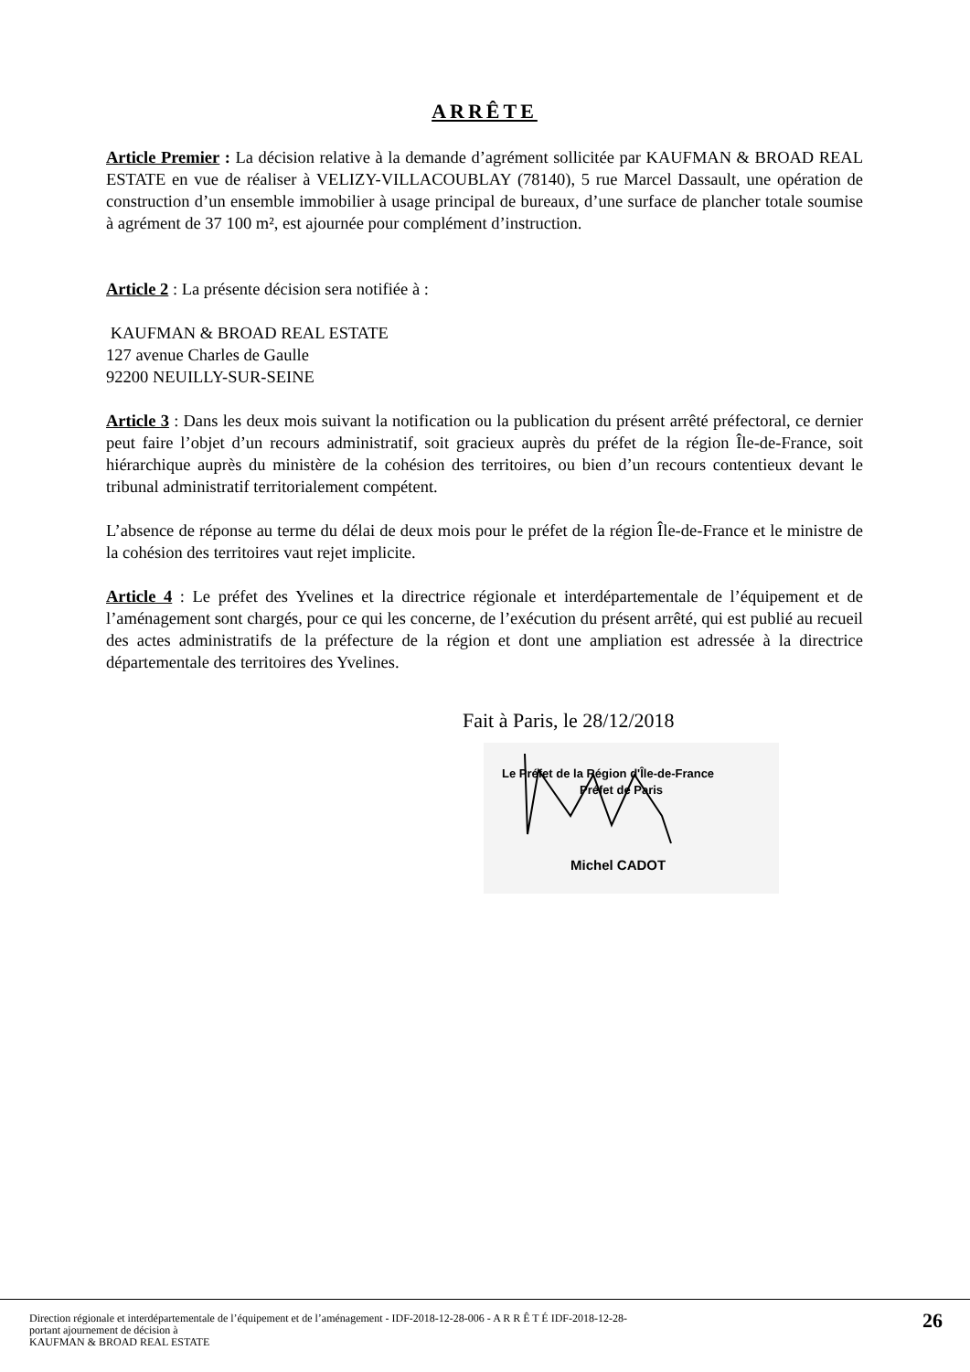ARRÊTE
Article Premier : La décision relative à la demande d’agrément sollicitée par KAUFMAN & BROAD REAL ESTATE en vue de réaliser à VELIZY-VILLACOUBLAY (78140), 5 rue Marcel Dassault, une opération de construction d’un ensemble immobilier à usage principal de bureaux, d’une surface de plancher totale soumise à agrément de 37 100 m², est ajournée pour complément d’instruction.
Article 2 : La présente décision sera notifiée à :
KAUFMAN & BROAD REAL ESTATE
127 avenue Charles de Gaulle
92200 NEUILLY-SUR-SEINE
Article 3 : Dans les deux mois suivant la notification ou la publication du présent arrêté préfectoral, ce dernier peut faire l’objet d’un recours administratif, soit gracieux auprès du préfet de la région Île-de-France, soit hiérarchique auprès du ministère de la cohésion des territoires, ou bien d’un recours contentieux devant le tribunal administratif territorialement compétent.
L’absence de réponse au terme du délai de deux mois pour le préfet de la région Île-de-France et le ministre de la cohésion des territoires vaut rejet implicite.
Article 4 : Le préfet des Yvelines et la directrice régionale et interdépartementale de l’équipement et de l’aménagement sont chargés, pour ce qui les concerne, de l’exécution du présent arrêté, qui est publié au recueil des actes administratifs de la préfecture de la région et dont une ampliation est adressée à la directrice départementale des territoires des Yvelines.
Fait à Paris, le 28/12/2018
Le Préfet de la Région d'Île-de-France
Préfet de Paris
Michel CADOT
Direction régionale et interdépartementale de l’équipement et de l’aménagement - IDF-2018-12-28-006 - A R R Ê T É IDF-2018-12-28-
portant ajournement de décision à
KAUFMAN & BROAD REAL ESTATE
26